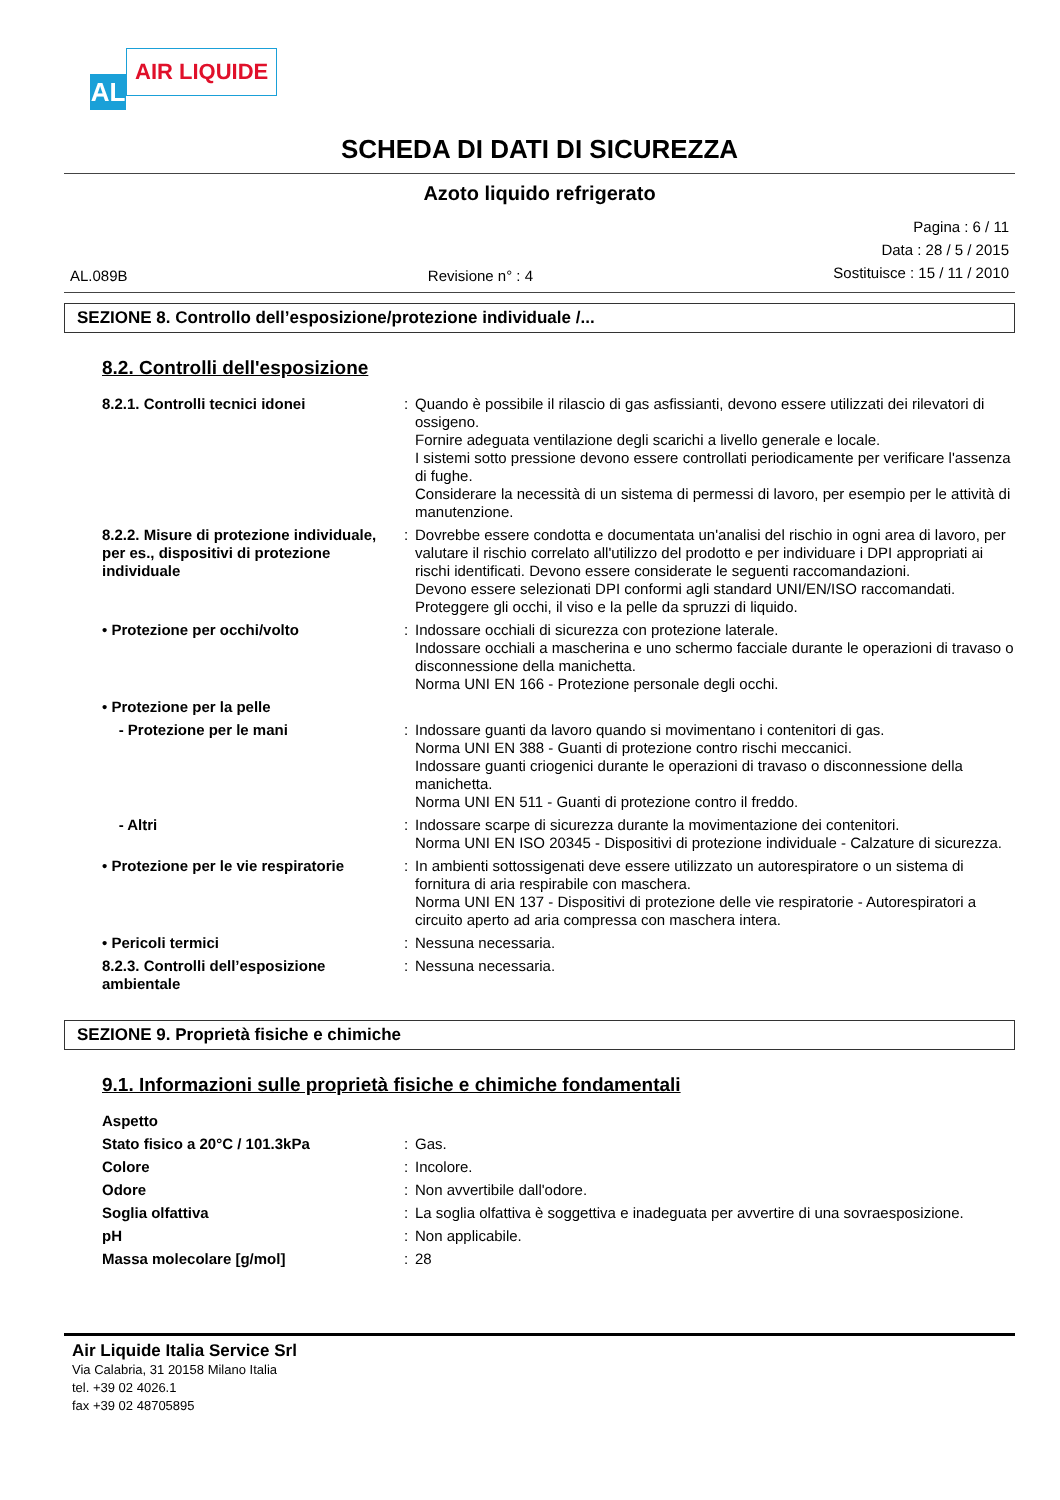AL
AIR LIQUIDE
SCHEDA DI DATI DI SICUREZZA
Azoto liquido refrigerato
AL.089B Revisione n° : 4
Pagina : 6 / 11
Data : 28 / 5 / 2015
Sostituisce : 15 / 11 / 2010
SEZIONE 8. Controllo dell’esposizione/protezione individuale /...
8.2. Controlli dell'esposizione
| 8.2.1. Controlli tecnici idonei | : | Quando è possibile il rilascio di gas asfissianti, devono essere utilizzati dei rilevatori di ossigeno. Fornire adeguata ventilazione degli scarichi a livello generale e locale. I sistemi sotto pressione devono essere controllati periodicamente per verificare l'assenza di fughe. Considerare la necessità di un sistema di permessi di lavoro, per esempio per le attività di manutenzione. |
| 8.2.2. Misure di protezione individuale, per es., dispositivi di protezione individuale | : | Dovrebbe essere condotta e documentata un'analisi del rischio in ogni area di lavoro, per valutare il rischio correlato all'utilizzo del prodotto e per individuare i DPI appropriati ai rischi identificati. Devono essere considerate le seguenti raccomandazioni. Devono essere selezionati DPI conformi agli standard UNI/EN/ISO raccomandati. Proteggere gli occhi, il viso e la pelle da spruzzi di liquido. |
| • Protezione per occhi/volto | : | Indossare occhiali di sicurezza con protezione laterale. Indossare occhiali a mascherina e uno schermo facciale durante le operazioni di travaso o disconnessione della manichetta. Norma UNI EN 166 - Protezione personale degli occhi. |
| • Protezione per la pelle | | |
| - Protezione per le mani | : | Indossare guanti da lavoro quando si movimentano i contenitori di gas. Norma UNI EN 388 - Guanti di protezione contro rischi meccanici. Indossare guanti criogenici durante le operazioni di travaso o disconnessione della manichetta. Norma UNI EN 511 - Guanti di protezione contro il freddo. |
| - Altri | : | Indossare scarpe di sicurezza durante la movimentazione dei contenitori. Norma UNI EN ISO 20345 - Dispositivi di protezione individuale - Calzature di sicurezza. |
| • Protezione per le vie respiratorie | : | In ambienti sottossigenati deve essere utilizzato un autorespiratore o un sistema di fornitura di aria respirabile con maschera. Norma UNI EN 137 - Dispositivi di protezione delle vie respiratorie - Autorespiratori a circuito aperto ad aria compressa con maschera intera. |
| • Pericoli termici | : | Nessuna necessaria. |
| 8.2.3. Controlli dell’esposizione ambientale | : | Nessuna necessaria. |
SEZIONE 9. Proprietà fisiche e chimiche
9.1. Informazioni sulle proprietà fisiche e chimiche fondamentali
| Aspetto | | |
| Stato fisico a 20°C / 101.3kPa | : | Gas. |
| Colore | : | Incolore. |
| Odore | : | Non avvertibile dall'odore. |
| Soglia olfattiva | : | La soglia olfattiva è soggettiva e inadeguata per avvertire di una sovraesposizione. |
| pH | : | Non applicabile. |
| Massa molecolare [g/mol] | : | 28 |
Air Liquide Italia Service Srl
Via Calabria, 31 20158 Milano Italia
tel. +39 02 4026.1
fax +39 02 48705895